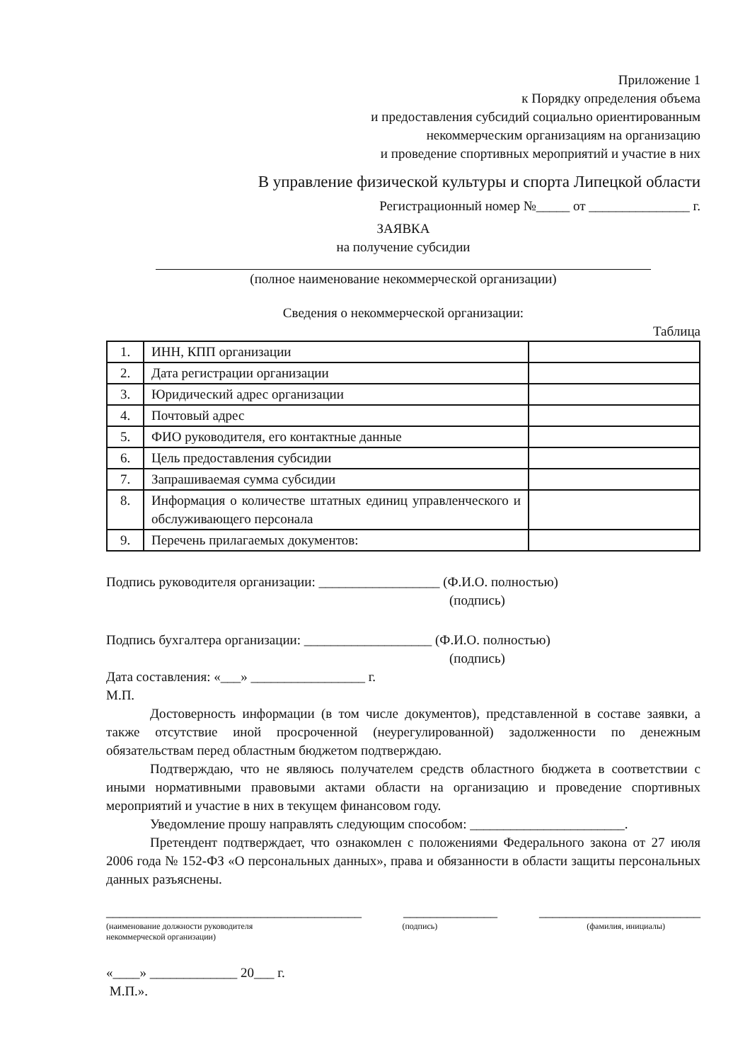Приложение 1
к Порядку определения объема
и предоставления субсидий социально ориентированным
некоммерческим организациям на организацию
и проведение спортивных мероприятий и участие в них
В управление физической культуры и спорта Липецкой области
Регистрационный номер №_____ от _______________ г.
ЗАЯВКА
на получение субсидии
(полное наименование некоммерческой организации)
Сведения о некоммерческой организации:
Таблица
| 1. | ИНН, КПП организации | |
| 2. | Дата регистрации организации | |
| 3. | Юридический адрес организации | |
| 4. | Почтовый адрес | |
| 5. | ФИО руководителя, его контактные данные | |
| 6. | Цель предоставления субсидии | |
| 7. | Запрашиваемая сумма субсидии | |
| 8. | Информация о количестве штатных единиц управленческого и обслуживающего персонала | |
| 9. | Перечень прилагаемых документов: | |
Подпись руководителя организации: __________________ (Ф.И.О. полностью)
(подпись)
Подпись бухгалтера организации: ___________________ (Ф.И.О. полностью)
(подпись)
Дата составления: «___» _________________ г.
М.П.
Достоверность информации (в том числе документов), представленной в составе заявки, а также отсутствие иной просроченной (неурегулированной) задолженности по денежным обязательствам перед областным бюджетом подтверждаю.
Подтверждаю, что не являюсь получателем средств областного бюджета в соответствии с иными нормативными правовыми актами области на организацию и проведение спортивных мероприятий и участие в них в текущем финансовом году.
Уведомление прошу направлять следующим способом: _______________________.
Претендент подтверждает, что ознакомлен с положениями Федерального закона от 27 июля 2006 года № 152-ФЗ «О персональных данных», права и обязанности в области защиты персональных данных разъяснены.
______________________________________ ______________ ________________________
(наименование должности руководителя
некоммерческой организации) (подпись) (фамилия, инициалы)
«____» _____________ 20___ г.
М.П.».